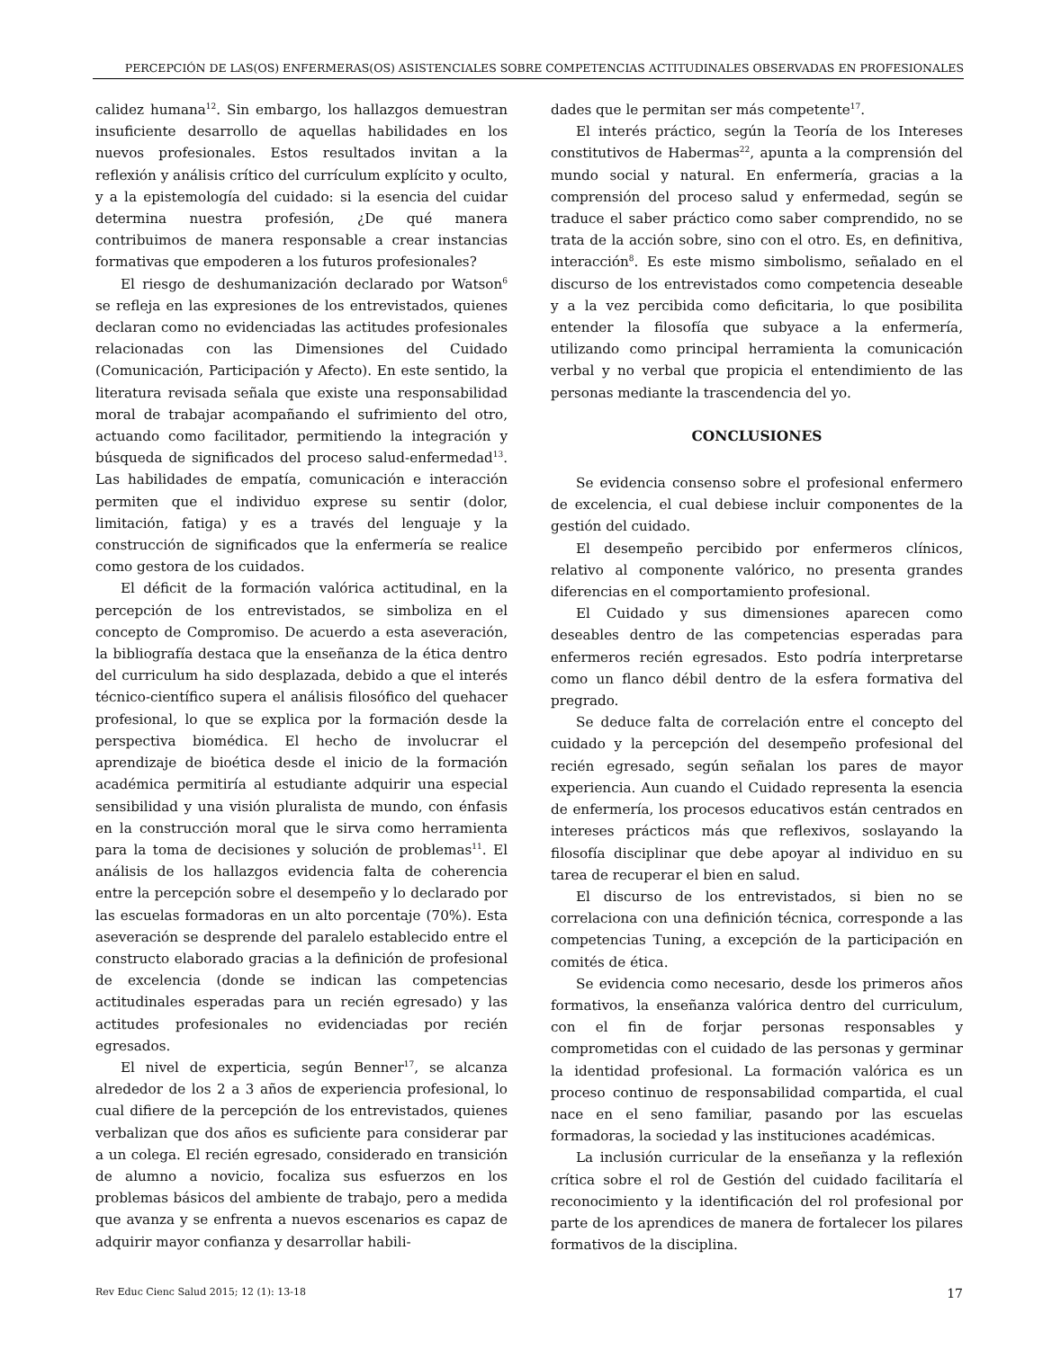PERCEPCIÓN DE LAS(OS) ENFERMERAS(OS) ASISTENCIALES SOBRE COMPETENCIAS ACTITUDINALES OBSERVADAS EN PROFESIONALES
calidez humana<sup>12</sup>. Sin embargo, los hallazgos demuestran insuficiente desarrollo de aquellas habilidades en los nuevos profesionales. Estos resultados invitan a la reflexión y análisis crítico del currículum explícito y oculto, y a la epistemología del cuidado: si la esencia del cuidar determina nuestra profesión, ¿De qué manera contribuimos de manera responsable a crear instancias formativas que empoderen a los futuros profesionales?
El riesgo de deshumanización declarado por Watson<sup>6</sup> se refleja en las expresiones de los entrevistados, quienes declaran como no evidenciadas las actitudes profesionales relacionadas con las Dimensiones del Cuidado (Comunicación, Participación y Afecto). En este sentido, la literatura revisada señala que existe una responsabilidad moral de trabajar acompañando el sufrimiento del otro, actuando como facilitador, permitiendo la integración y búsqueda de significados del proceso salud-enfermedad<sup>13</sup>. Las habilidades de empatía, comunicación e interacción permiten que el individuo exprese su sentir (dolor, limitación, fatiga) y es a través del lenguaje y la construcción de significados que la enfermería se realice como gestora de los cuidados.
El déficit de la formación valórica actitudinal, en la percepción de los entrevistados, se simboliza en el concepto de Compromiso. De acuerdo a esta aseveración, la bibliografía destaca que la enseñanza de la ética dentro del curriculum ha sido desplazada, debido a que el interés técnico-científico supera el análisis filosófico del quehacer profesional, lo que se explica por la formación desde la perspectiva biomédica. El hecho de involucrar el aprendizaje de bioética desde el inicio de la formación académica permitiría al estudiante adquirir una especial sensibilidad y una visión pluralista de mundo, con énfasis en la construcción moral que le sirva como herramienta para la toma de decisiones y solución de problemas<sup>11</sup>. El análisis de los hallazgos evidencia falta de coherencia entre la percepción sobre el desempeño y lo declarado por las escuelas formadoras en un alto porcentaje (70%). Esta aseveración se desprende del paralelo establecido entre el constructo elaborado gracias a la definición de profesional de excelencia (donde se indican las competencias actitudinales esperadas para un recién egresado) y las actitudes profesionales no evidenciadas por recién egresados.
El nivel de experticia, según Benner<sup>17</sup>, se alcanza alrededor de los 2 a 3 años de experiencia profesional, lo cual difiere de la percepción de los entrevistados, quienes verbalizan que dos años es suficiente para considerar par a un colega. El recién egresado, considerado en transición de alumno a novicio, focaliza sus esfuerzos en los problemas básicos del ambiente de trabajo, pero a medida que avanza y se enfrenta a nuevos escenarios es capaz de adquirir mayor confianza y desarrollar habili-
dades que le permitan ser más competente<sup>17</sup>.
El interés práctico, según la Teoría de los Intereses constitutivos de Habermas<sup>22</sup>, apunta a la comprensión del mundo social y natural. En enfermería, gracias a la comprensión del proceso salud y enfermedad, según se traduce el saber práctico como saber comprendido, no se trata de la acción sobre, sino con el otro. Es, en definitiva, interacción<sup>8</sup>. Es este mismo simbolismo, señalado en el discurso de los entrevistados como competencia deseable y a la vez percibida como deficitaria, lo que posibilita entender la filosofía que subyace a la enfermería, utilizando como principal herramienta la comunicación verbal y no verbal que propicia el entendimiento de las personas mediante la trascendencia del yo.
CONCLUSIONES
Se evidencia consenso sobre el profesional enfermero de excelencia, el cual debiese incluir componentes de la gestión del cuidado.
El desempeño percibido por enfermeros clínicos, relativo al componente valórico, no presenta grandes diferencias en el comportamiento profesional.
El Cuidado y sus dimensiones aparecen como deseables dentro de las competencias esperadas para enfermeros recién egresados. Esto podría interpretarse como un flanco débil dentro de la esfera formativa del pregrado.
Se deduce falta de correlación entre el concepto del cuidado y la percepción del desempeño profesional del recién egresado, según señalan los pares de mayor experiencia. Aun cuando el Cuidado representa la esencia de enfermería, los procesos educativos están centrados en intereses prácticos más que reflexivos, soslayando la filosofía disciplinar que debe apoyar al individuo en su tarea de recuperar el bien en salud.
El discurso de los entrevistados, si bien no se correlaciona con una definición técnica, corresponde a las competencias Tuning, a excepción de la participación en comités de ética.
Se evidencia como necesario, desde los primeros años formativos, la enseñanza valórica dentro del curriculum, con el fin de forjar personas responsables y comprometidas con el cuidado de las personas y germinar la identidad profesional. La formación valórica es un proceso continuo de responsabilidad compartida, el cual nace en el seno familiar, pasando por las escuelas formadoras, la sociedad y las instituciones académicas.
La inclusión curricular de la enseñanza y la reflexión crítica sobre el rol de Gestión del cuidado facilitaría el reconocimiento y la identificación del rol profesional por parte de los aprendices de manera de fortalecer los pilares formativos de la disciplina.
Rev Educ Cienc Salud 2015; 12 (1): 13-18 17